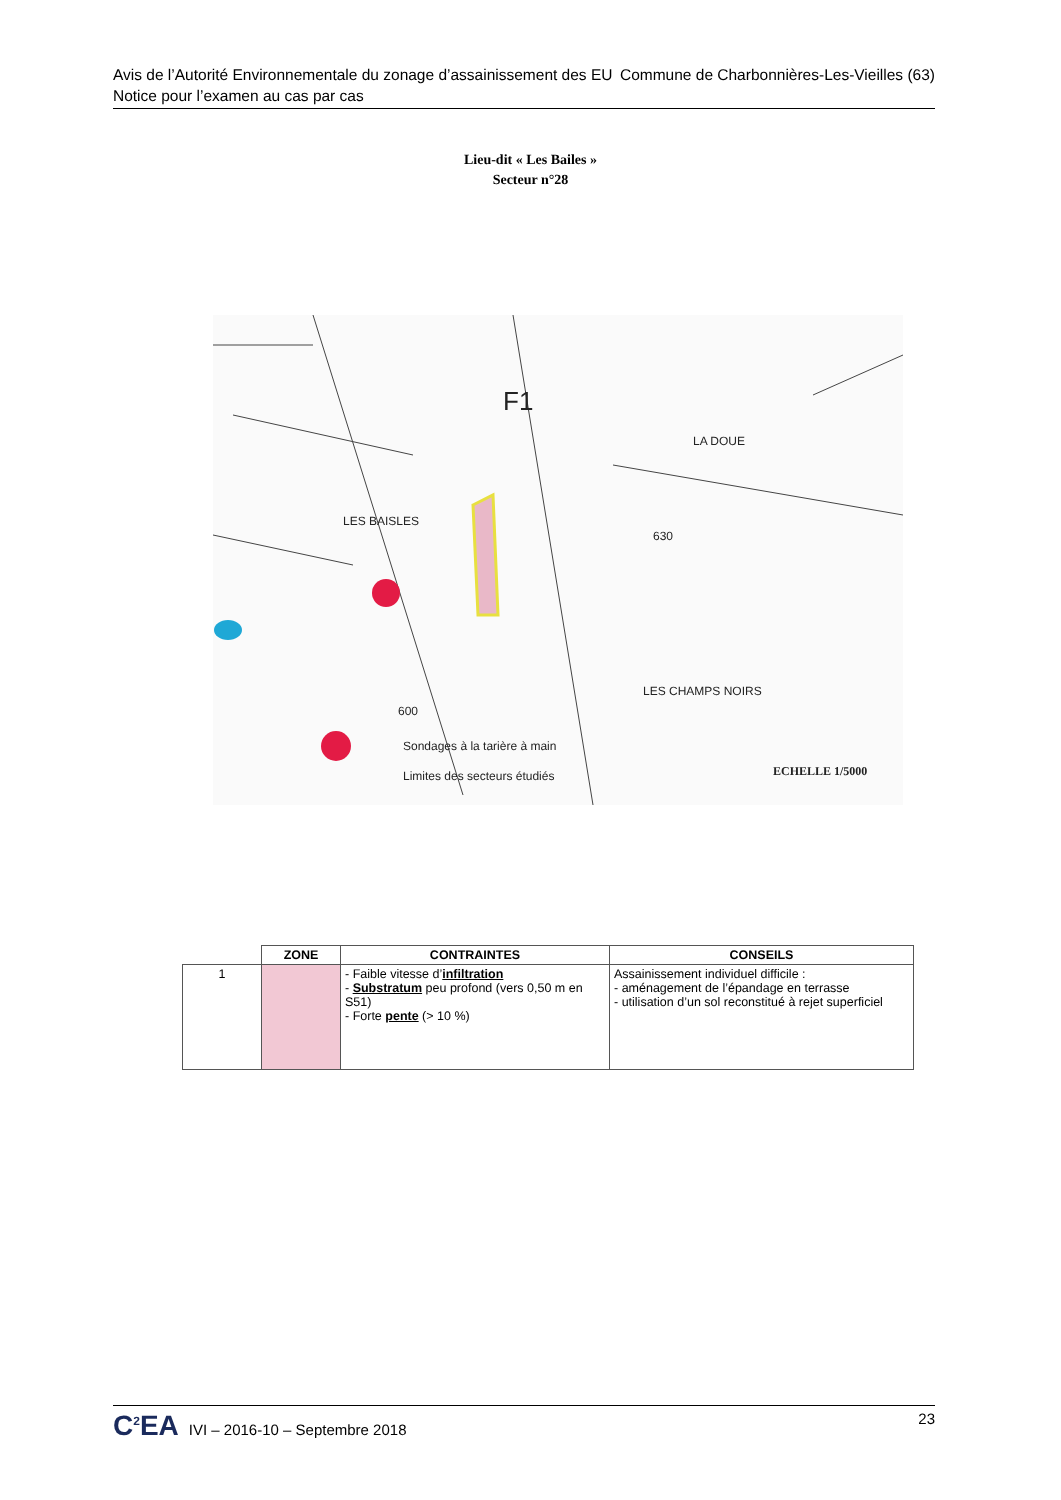Avis de l’Autorité Environnementale du zonage d’assainissement des EU Commune de Charbonnières-Les-Vieilles (63)
Notice pour l’examen au cas par cas
Lieu-dit « Les Bailes »
Secteur n°28
LES BAISLES
LES CHAMPS NOIRS
LA DOUE
Sondages à la tarière à main
Limites des secteurs étudiés
ECHELLE 1/5000
F1
600
630
| | ZONE | CONTRAINTES | CONSEILS |
| --- | --- | --- | --- |
| 1 | | - Faible vitesse d’ infiltration - Substratum peu profond (vers 0,50 m en S51) - Forte pente (> 10 %) | Assainissement individuel difficile : - aménagement de l’épandage en terrasse - utilisation d’un sol reconstitué à rejet superficiel |
C<sup>2</sup>EA IVI – 2016-10 – Septembre 2018 23